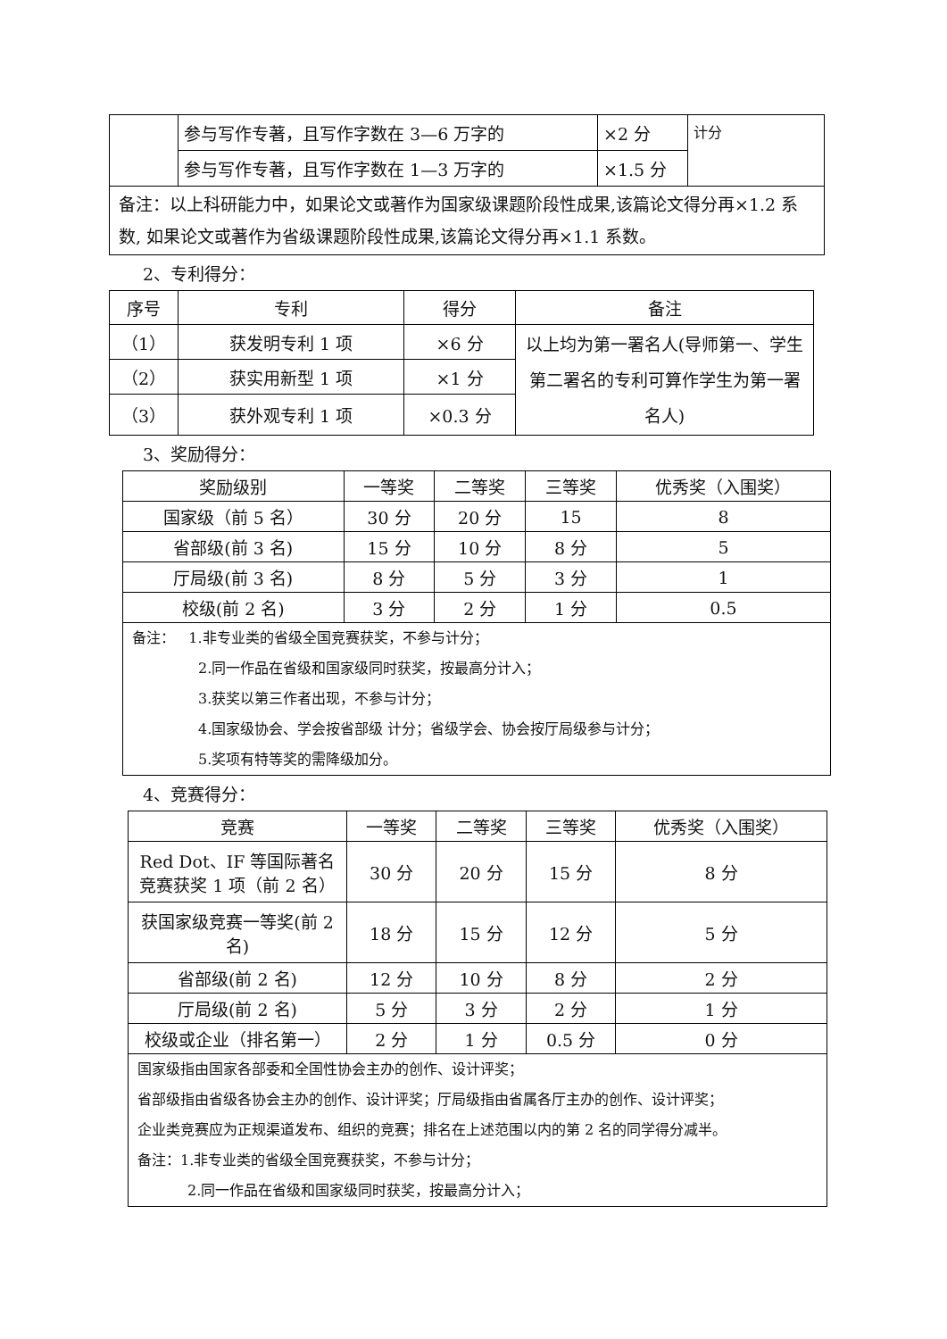| | 参与写作专著，且写作字数在 3—6 万字的 | ×2 分 | 计分 |
| | 参与写作专著，且写作字数在 1—3 万字的 | ×1.5 分 | |
| 备注：以上科研能力中，如果论文或著作为国家级课题阶段性成果,该篇论文得分再×1.2 系数, 如果论文或著作为省级课题阶段性成果,该篇论文得分再×1.1 系数。 | | | |
2、专利得分：
| 序号 | 专利 | 得分 | 备注 |
| --- | --- | --- | --- |
| （1） | 获发明专利 1 项 | ×6 分 | 以上均为第一署名人(导师第一、学生第二署名的专利可算作学生为第一署名人) |
| （2） | 获实用新型 1 项 | ×1 分 | |
| （3） | 获外观专利 1 项 | ×0.3 分 | |
3、奖励得分：
| 奖励级别 | 一等奖 | 二等奖 | 三等奖 | 优秀奖（入围奖） |
| --- | --- | --- | --- | --- |
| 国家级（前 5 名） | 30 分 | 20 分 | 15 | 8 |
| 省部级(前 3 名) | 15 分 | 10 分 | 8 分 | 5 |
| 厅局级(前 3 名) | 8 分 | 5 分 | 3 分 | 1 |
| 校级(前 2 名) | 3 分 | 2 分 | 1 分 | 0.5 |
| 备注： 1.非专业类的省级全国竞赛获奖，不参与计分； 2.同一作品在省级和国家级同时获奖，按最高分计入； 3.获奖以第三作者出现，不参与计分； 4.国家级协会、学会按省部级 计分；省级学会、协会按厅局级参与计分； 5.奖项有特等奖的需降级加分。 | | | | |
4、竞赛得分：
| 竞赛 | 一等奖 | 二等奖 | 三等奖 | 优秀奖（入围奖） |
| --- | --- | --- | --- | --- |
| Red Dot、IF 等国际著名竞赛获奖 1 项（前 2 名） | 30 分 | 20 分 | 15 分 | 8 分 |
| 获国家级竞赛一等奖(前 2 名) | 18 分 | 15 分 | 12 分 | 5 分 |
| 省部级(前 2 名) | 12 分 | 10 分 | 8 分 | 2 分 |
| 厅局级(前 2 名) | 5 分 | 3 分 | 2 分 | 1 分 |
| 校级或企业（排名第一） | 2 分 | 1 分 | 0.5 分 | 0 分 |
| 国家级指由国家各部委和全国性协会主办的创作、设计评奖； 省部级指由省级各协会主办的创作、设计评奖；厅局级指由省属各厅主办的创作、设计评奖； 企业类竞赛应为正规渠道发布、组织的竞赛；排名在上述范围以内的第 2 名的同学得分减半。 备注：1.非专业类的省级全国竞赛获奖，不参与计分； 2.同一作品在省级和国家级同时获奖，按最高分计入； | | | | |